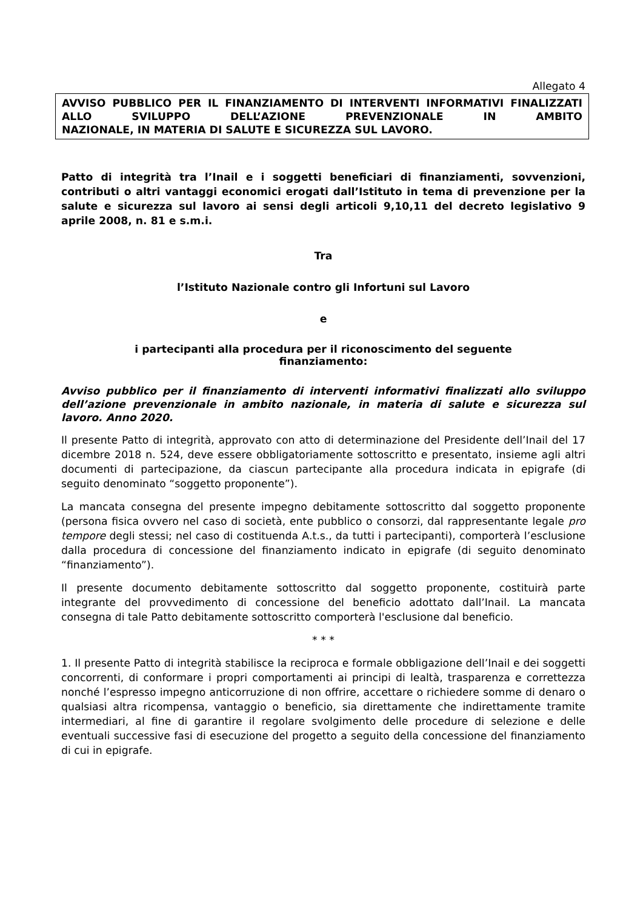Allegato 4
AVVISO PUBBLICO PER IL FINANZIAMENTO DI INTERVENTI INFORMATIVI FINALIZZATI ALLO SVILUPPO DELL’AZIONE PREVENZIONALE IN AMBITO
NAZIONALE, IN MATERIA DI SALUTE E SICUREZZA SUL LAVORO.
Patto di integrità tra l’Inail e i soggetti beneficiari di finanziamenti, sovvenzioni, contributi o altri vantaggi economici erogati dall’Istituto in tema di prevenzione per la salute e sicurezza sul lavoro ai sensi degli articoli 9,10,11 del decreto legislativo 9 aprile 2008, n. 81 e s.m.i.
Tra
l’Istituto Nazionale contro gli Infortuni sul Lavoro
e
i partecipanti alla procedura per il riconoscimento del seguente
finanziamento:
Avviso pubblico per il finanziamento di interventi informativi finalizzati allo sviluppo dell’azione prevenzionale in ambito nazionale, in materia di salute e sicurezza sul lavoro. Anno 2020.
Il presente Patto di integrità, approvato con atto di determinazione del Presidente dell’Inail del 17 dicembre 2018 n. 524, deve essere obbligatoriamente sottoscritto e presentato, insieme agli altri documenti di partecipazione, da ciascun partecipante alla procedura indicata in epigrafe (di seguito denominato “soggetto proponente”).
La mancata consegna del presente impegno debitamente sottoscritto dal soggetto proponente (persona fisica ovvero nel caso di società, ente pubblico o consorzi, dal rappresentante legale pro tempore degli stessi; nel caso di costituenda A.t.s., da tutti i partecipanti), comporterà l’esclusione dalla procedura di concessione del finanziamento indicato in epigrafe (di seguito denominato “finanziamento”).
Il presente documento debitamente sottoscritto dal soggetto proponente, costituirà parte integrante del provvedimento di concessione del beneficio adottato dall’Inail. La mancata consegna di tale Patto debitamente sottoscritto comporterà l'esclusione dal beneficio.
* * *
1. Il presente Patto di integrità stabilisce la reciproca e formale obbligazione dell’Inail e dei soggetti concorrenti, di conformare i propri comportamenti ai principi di lealtà, trasparenza e correttezza nonché l’espresso impegno anticorruzione di non offrire, accettare o richiedere somme di denaro o qualsiasi altra ricompensa, vantaggio o beneficio, sia direttamente che indirettamente tramite intermediari, al fine di garantire il regolare svolgimento delle procedure di selezione e delle eventuali successive fasi di esecuzione del progetto a seguito della concessione del finanziamento di cui in epigrafe.